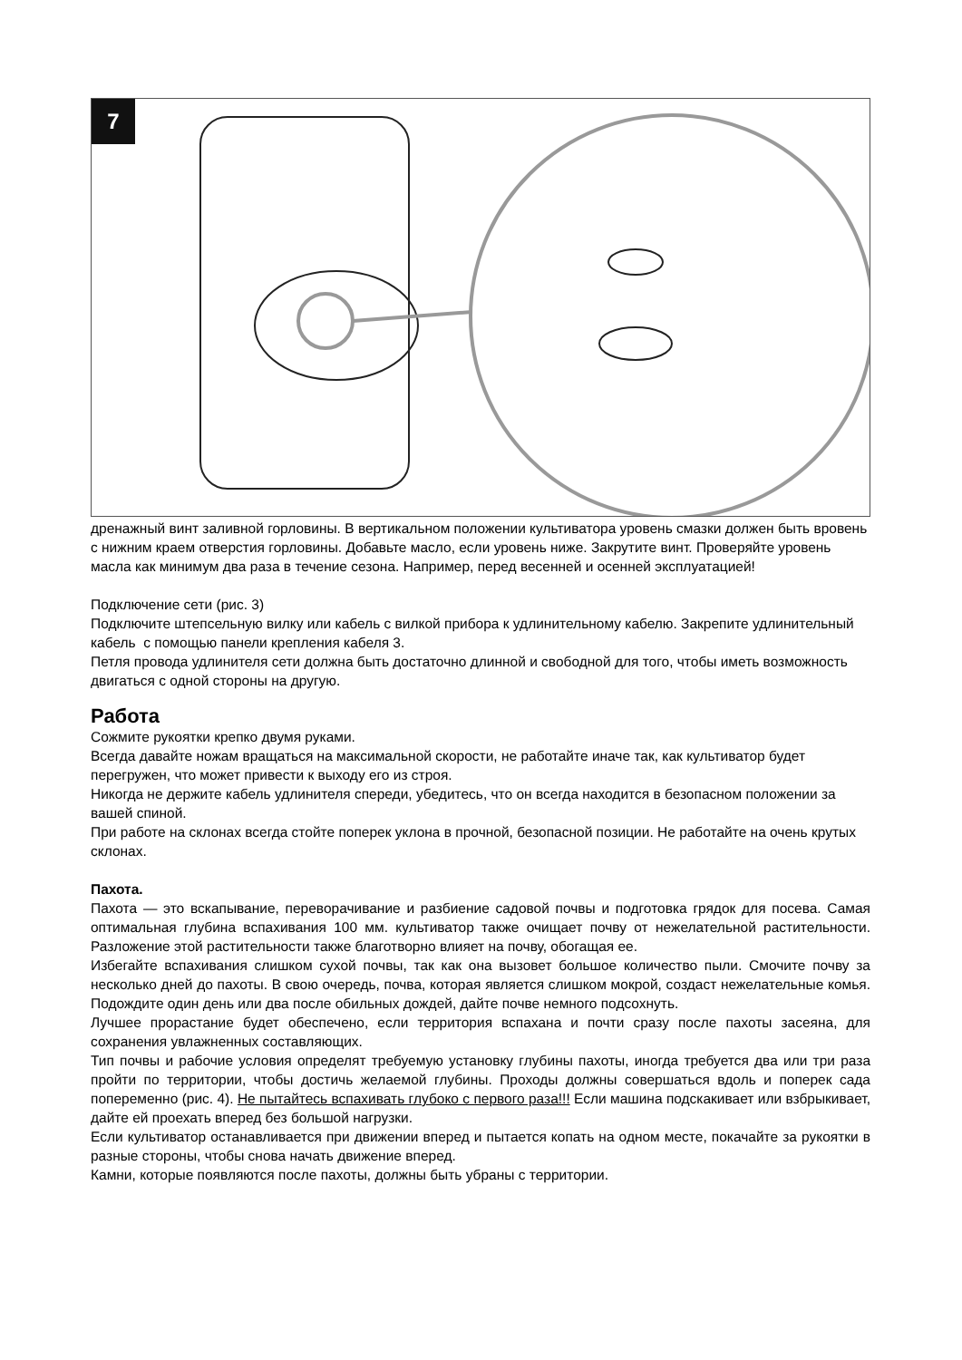7
дренажный винт заливной горловины. В вертикальном положении культиватора уровень смазки должен быть вровень с нижним краем отверстия горловины. Добавьте масло, если уровень ниже. Закрутите винт. Проверяйте уровень масла как минимум два раза в течение сезона. Например, перед весенней и осенней эксплуатацией!
Подключение сети (рис. 3)
Подключите штепсельную вилку или кабель с вилкой прибора к удлинительному кабелю. Закрепите удлинительный кабель с помощью панели крепления кабеля 3.
Петля провода удлинителя сети должна быть достаточно длинной и свободной для того, чтобы иметь возможность двигаться с одной стороны на другую.
Работа
Сожмите рукоятки крепко двумя руками.
Всегда давайте ножам вращаться на максимальной скорости, не работайте иначе так, как культиватор будет перегружен, что может привести к выходу его из строя.
Никогда не держите кабель удлинителя спереди, убедитесь, что он всегда находится в безопасном положении за вашей спиной.
При работе на склонах всегда стойте поперек уклона в прочной, безопасной позиции. Не работайте на очень крутых склонах.
Пахота.
Пахота — это вскапывание, переворачивание и разбиение садовой почвы и подготовка грядок для посева. Самая оптимальная глубина вспахивания 100 мм. культиватор также очищает почву от нежелательной растительности. Разложение этой растительности также благотворно влияет на почву, обогащая ее.
Избегайте вспахивания слишком сухой почвы, так как она вызовет большое количество пыли. Смочите почву за несколько дней до пахоты. В свою очередь, почва, которая является слишком мокрой, создаст нежелательные комья. Подождите один день или два после обильных дождей, дайте почве немного подсохнуть.
Лучшее прорастание будет обеспечено, если территория вспахана и почти сразу после пахоты засеяна, для сохранения увлажненных составляющих.
Тип почвы и рабочие условия определят требуемую установку глубины пахоты, иногда требуется два или три раза пройти по территории, чтобы достичь желаемой глубины. Проходы должны совершаться вдоль и поперек сада попеременно (рис. 4). Не пытайтесь вспахивать глубоко с первого раза!!! Если машина подскакивает или взбрыкивает, дайте ей проехать вперед без большой нагрузки.
Если культиватор останавливается при движении вперед и пытается копать на одном месте, покачайте за рукоятки в разные стороны, чтобы снова начать движение вперед.
Камни, которые появляются после пахоты, должны быть убраны с территории.